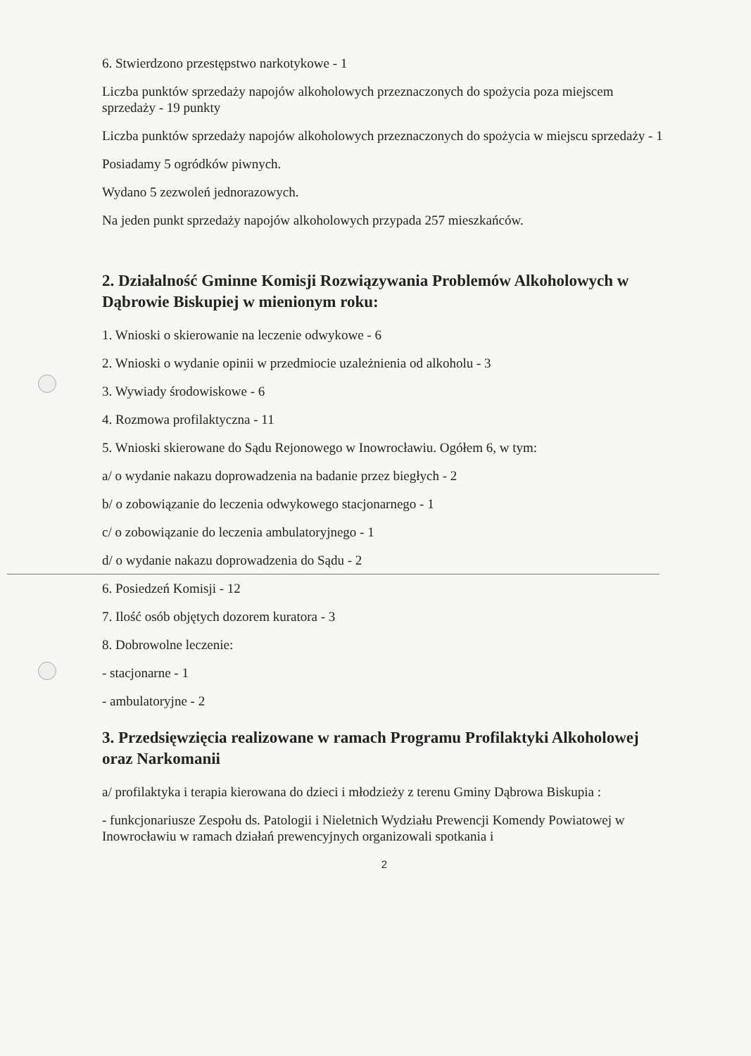6. Stwierdzono przestępstwo narkotykowe - 1
Liczba punktów sprzedaży napojów alkoholowych przeznaczonych do spożycia poza miejscem sprzedaży - 19 punkty
Liczba punktów sprzedaży napojów alkoholowych przeznaczonych do spożycia w miejscu sprzedaży - 1
Posiadamy 5 ogródków piwnych.
Wydano 5 zezwoleń jednorazowych.
Na jeden punkt sprzedaży napojów alkoholowych przypada 257 mieszkańców.
2. Działalność Gminne Komisji Rozwiązywania Problemów Alkoholowych w Dąbrowie Biskupiej w mienionym roku:
1. Wnioski o skierowanie na leczenie odwykowe - 6
2. Wnioski o wydanie opinii w przedmiocie uzależnienia od alkoholu - 3
3. Wywiady środowiskowe - 6
4. Rozmowa profilaktyczna - 11
5. Wnioski skierowane do Sądu Rejonowego w Inowrocławiu. Ogółem 6, w tym:
a/ o wydanie nakazu doprowadzenia na badanie przez biegłych - 2
b/ o zobowiązanie do leczenia odwykowego stacjonarnego - 1
c/ o zobowiązanie do leczenia ambulatoryjnego - 1
d/ o wydanie nakazu doprowadzenia do Sądu - 2
6. Posiedzeń Komisji - 12
7. Ilość osób objętych dozorem kuratora - 3
8. Dobrowolne leczenie:
- stacjonarne - 1
- ambulatoryjne - 2
3. Przedsięwzięcia realizowane w ramach Programu Profilaktyki Alkoholowej oraz Narkomanii
a/ profilaktyka i terapia kierowana do dzieci i młodzieży z terenu Gminy Dąbrowa Biskupia :
- funkcjonariusze Zespołu ds. Patologii i Nieletnich Wydziału Prewencji Komendy Powiatowej w Inowrocławiu w ramach działań prewencyjnych organizowali spotkania i
2